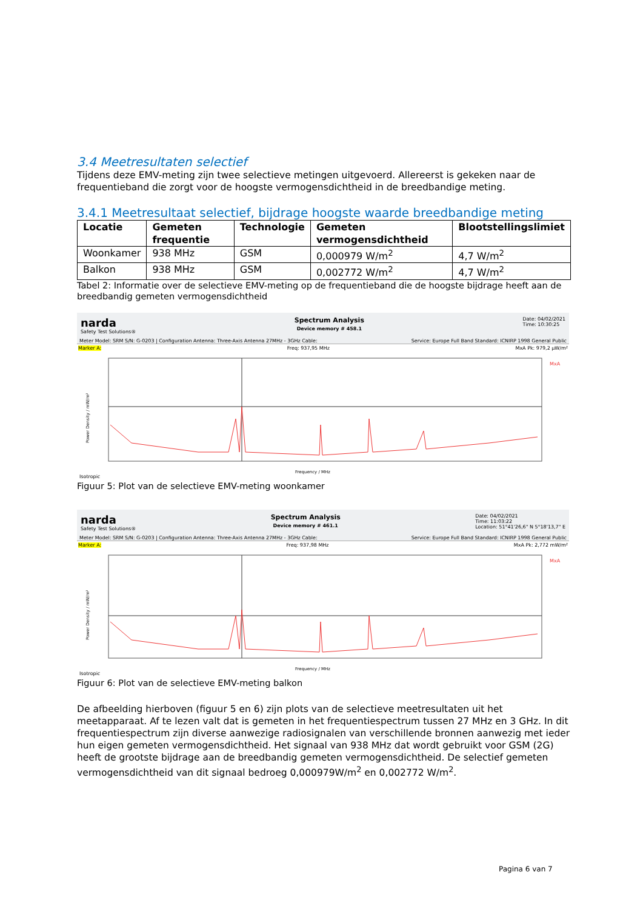3.4 Meetresultaten selectief
Tijdens deze EMV-meting zijn twee selectieve metingen uitgevoerd. Allereerst is gekeken naar de frequentieband die zorgt voor de hoogste vermogensdichtheid in de breedbandige meting.
3.4.1 Meetresultaat selectief, bijdrage hoogste waarde breedbandige meting
| Locatie | Gemeten frequentie | Technologie | Gemeten vermogensdichtheid | Blootstellingslimiet |
| --- | --- | --- | --- | --- |
| Woonkamer | 938 MHz | GSM | 0,000979 W/m<sup>2</sup> | 4,7 W/m<sup>2</sup> |
| Balkon | 938 MHz | GSM | 0,002772 W/m<sup>2</sup> | 4,7 W/m<sup>2</sup> |
Tabel 2: Informatie over de selectieve EMV-meting op de frequentieband die de hoogste bijdrage heeft aan de breedbandig gemeten vermogensdichtheid
narda
Safety Test Solutions®
Spectrum Analysis
Device memory # 458.1
Date: 04/02/2021
Time: 10:30:25
Meter Model: SRM S/N: G-0203 | Configuration Antenna: Three-Axis Antenna 27MHz - 3GHz Cable:
Service: Europe Full Band Standard: ICNIRP 1998 General Public
Marker A: Freq: 937,95 MHz MxA Pk: 979,2 µW/m²
MxA
Power Density / mW/m²
Frequency / MHz
Isotropic
Figuur 5: Plot van de selectieve EMV-meting woonkamer
narda
Safety Test Solutions®
Spectrum Analysis
Device memory # 461.1
Date: 04/02/2021
Time: 11:03:22
Location: 51°41'26,6" N 5°18'13,7" E
Meter Model: SRM S/N: G-0203 | Configuration Antenna: Three-Axis Antenna 27MHz - 3GHz Cable:
Service: Europe Full Band Standard: ICNIRP 1998 General Public
Marker A: Freq: 937,98 MHz MxA Pk: 2,772 mW/m²
MxA
Power Density / mW/m²
Frequency / MHz
Isotropic
Figuur 6: Plot van de selectieve EMV-meting balkon
De afbeelding hierboven (figuur 5 en 6) zijn plots van de selectieve meetresultaten uit het meetapparaat. Af te lezen valt dat is gemeten in het frequentiespectrum tussen 27 MHz en 3 GHz. In dit frequentiespectrum zijn diverse aanwezige radiosignalen van verschillende bronnen aanwezig met ieder hun eigen gemeten vermogensdichtheid. Het signaal van 938 MHz dat wordt gebruikt voor GSM (2G) heeft de grootste bijdrage aan de breedbandig gemeten vermogensdichtheid. De selectief gemeten vermogensdichtheid van dit signaal bedroeg 0,000979W/m<sup>2</sup> en 0,002772 W/m<sup>2</sup>.
Pagina 6 van 7